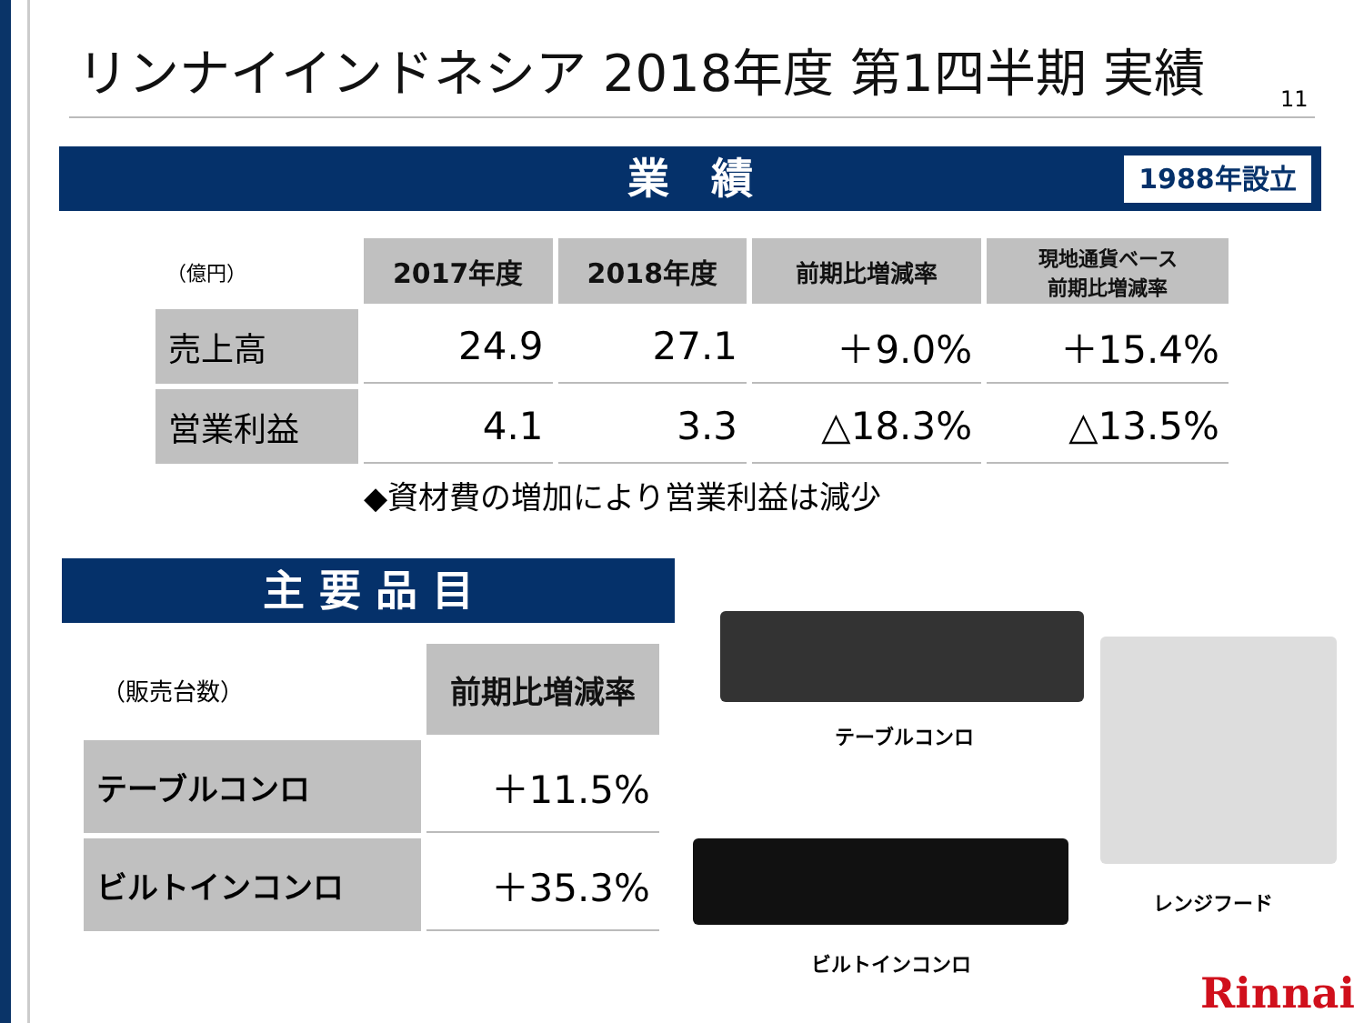リンナイインドネシア 2018年度 第1四半期 実績
11
業　績 1988年設立
| （億円） | 2017年度 | 2018年度 | 前期比増減率 | 現地通貨ベース 前期比増減率 |
| 売上高 | 24.9 | 27.1 | ＋9.0% | ＋15.4% |
| 営業利益 | 4.1 | 3.3 | △18.3% | △13.5% |
◆資材費の増加により営業利益は減少
主 要 品 目
| （販売台数） | 前期比増減率 |
| テーブルコンロ | ＋11.5% |
| ビルトインコンロ | ＋35.3% |
テーブルコンロ
ビルトインコンロ
レンジフード
Rinnai